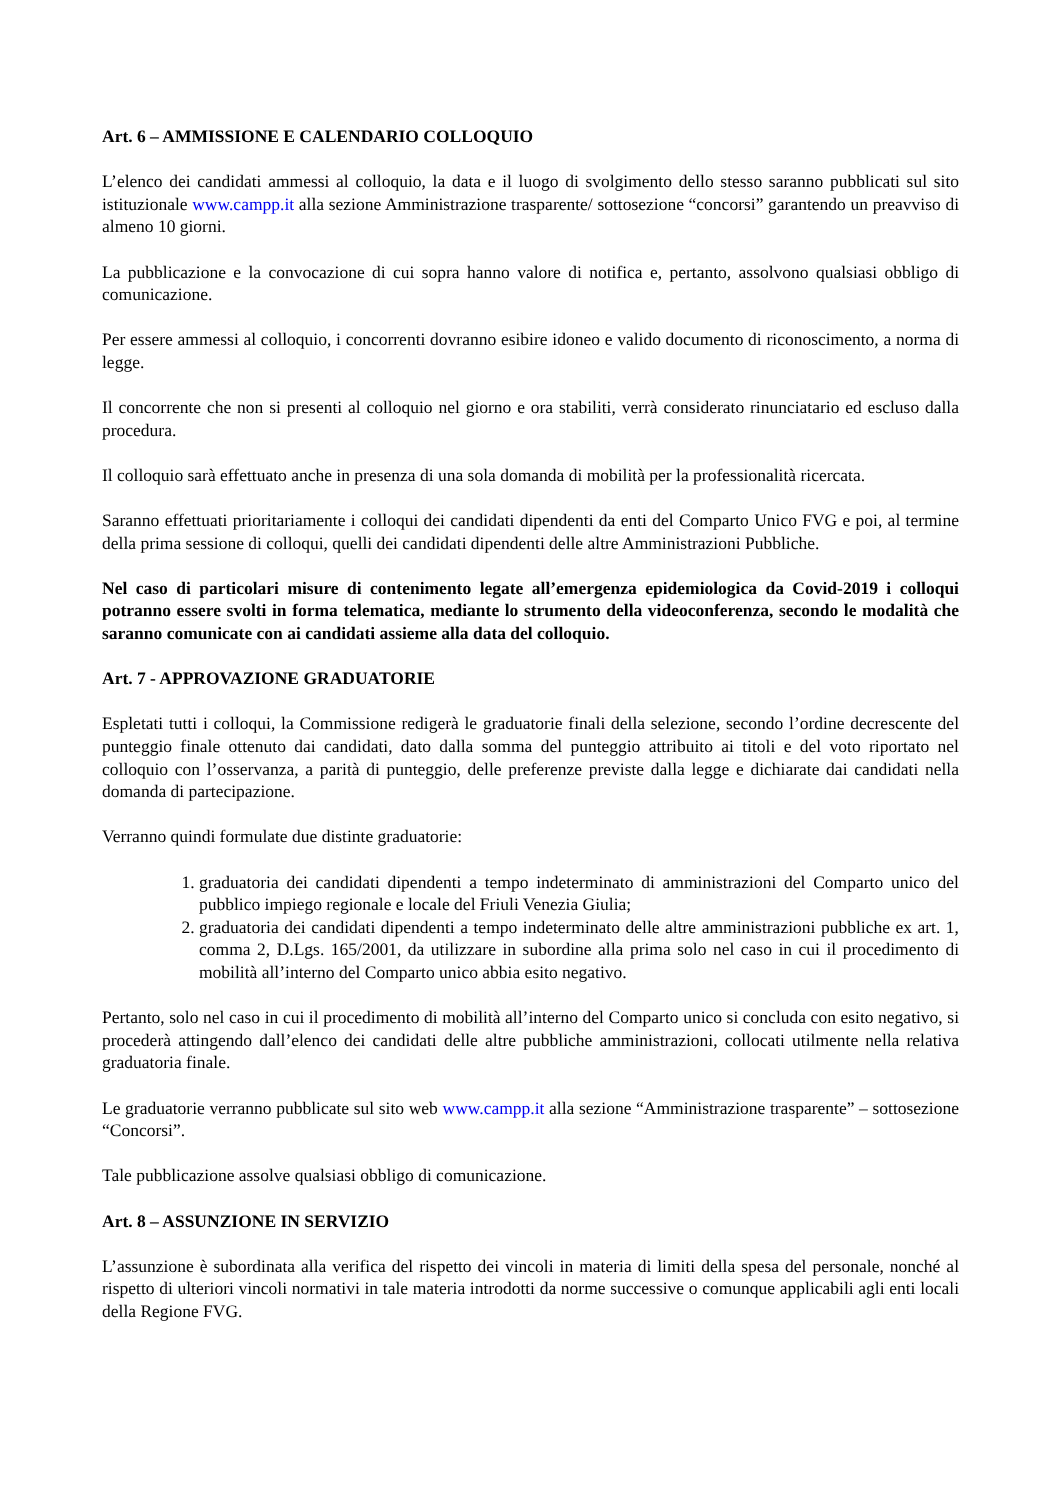Art. 6 – AMMISSIONE E CALENDARIO COLLOQUIO
L’elenco dei candidati ammessi al colloquio, la data e il luogo di svolgimento dello stesso saranno pubblicati sul sito istituzionale www.campp.it alla sezione Amministrazione trasparente/ sottosezione “concorsi” garantendo un preavviso di almeno 10 giorni.
La pubblicazione e la convocazione di cui sopra hanno valore di notifica e, pertanto, assolvono qualsiasi obbligo di comunicazione.
Per essere ammessi al colloquio, i concorrenti dovranno esibire idoneo e valido documento di riconoscimento, a norma di legge.
Il concorrente che non si presenti al colloquio nel giorno e ora stabiliti, verrà considerato rinunciatario ed escluso dalla procedura.
Il colloquio sarà effettuato anche in presenza di una sola domanda di mobilità per la professionalità ricercata.
Saranno effettuati prioritariamente i colloqui dei candidati dipendenti da enti del Comparto Unico FVG e poi, al termine della prima sessione di colloqui, quelli dei candidati dipendenti delle altre Amministrazioni Pubbliche.
Nel caso di particolari misure di contenimento legate all’emergenza epidemiologica da Covid-2019 i colloqui potranno essere svolti in forma telematica, mediante lo strumento della videoconferenza, secondo le modalità che saranno comunicate con ai candidati assieme alla data del colloquio.
Art. 7 - APPROVAZIONE GRADUATORIE
Espletati tutti i colloqui, la Commissione redigerà le graduatorie finali della selezione, secondo l’ordine decrescente del punteggio finale ottenuto dai candidati, dato dalla somma del punteggio attribuito ai titoli e del voto riportato nel colloquio con l’osservanza, a parità di punteggio, delle preferenze previste dalla legge e dichiarate dai candidati nella domanda di partecipazione.
Verranno quindi formulate due distinte graduatorie:
1. graduatoria dei candidati dipendenti a tempo indeterminato di amministrazioni del Comparto unico del pubblico impiego regionale e locale del Friuli Venezia Giulia;
2. graduatoria dei candidati dipendenti a tempo indeterminato delle altre amministrazioni pubbliche ex art. 1, comma 2, D.Lgs. 165/2001, da utilizzare in subordine alla prima solo nel caso in cui il procedimento di mobilità all’interno del Comparto unico abbia esito negativo.
Pertanto, solo nel caso in cui il procedimento di mobilità all’interno del Comparto unico si concluda con esito negativo, si procederà attingendo dall’elenco dei candidati delle altre pubbliche amministrazioni, collocati utilmente nella relativa graduatoria finale.
Le graduatorie verranno pubblicate sul sito web www.campp.it alla sezione “Amministrazione trasparente” – sottosezione “Concorsi”.
Tale pubblicazione assolve qualsiasi obbligo di comunicazione.
Art. 8 – ASSUNZIONE IN SERVIZIO
L’assunzione è subordinata alla verifica del rispetto dei vincoli in materia di limiti della spesa del personale, nonché al rispetto di ulteriori vincoli normativi in tale materia introdotti da norme successive o comunque applicabili agli enti locali della Regione FVG.